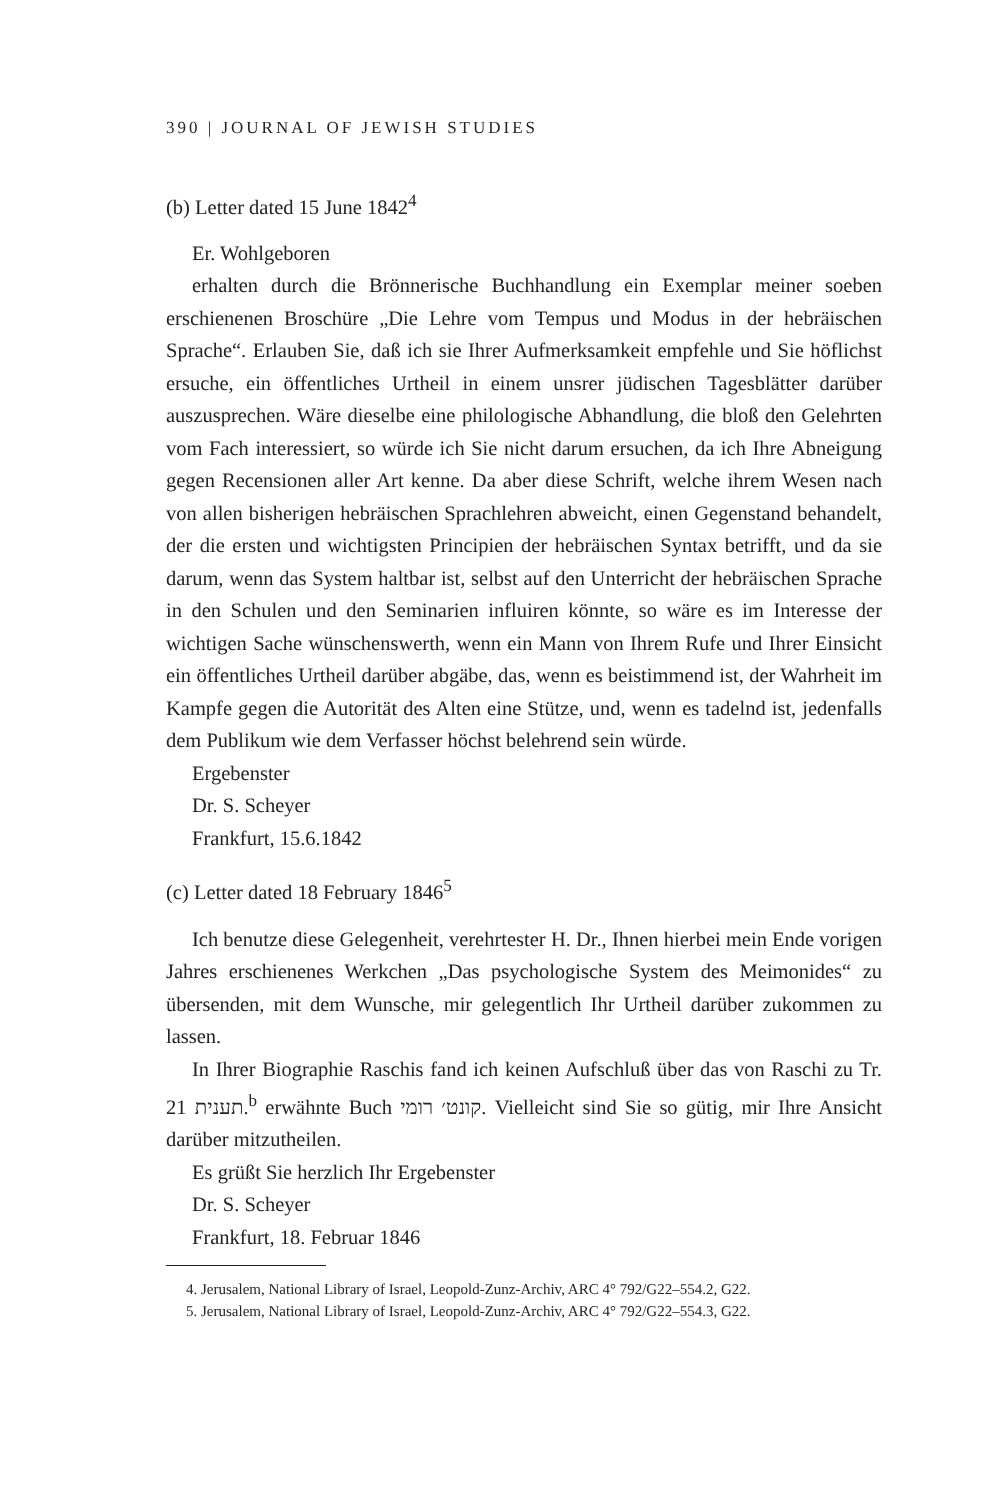390 | JOURNAL OF JEWISH STUDIES
(b) Letter dated 15 June 1842<sup>4</sup>
Er. Wohlgeboren
erhalten durch die Brönnerische Buchhandlung ein Exemplar meiner soeben erschienenen Broschüre „Die Lehre vom Tempus und Modus in der hebräischen Sprache“. Erlauben Sie, daß ich sie Ihrer Aufmerksamkeit empfehle und Sie höflichst ersuche, ein öffentliches Urtheil in einem unsrer jüdischen Tagesblätter darüber auszusprechen. Wäre dieselbe eine philologische Abhandlung, die bloß den Gelehrten vom Fach interessiert, so würde ich Sie nicht darum ersuchen, da ich Ihre Abneigung gegen Recensionen aller Art kenne. Da aber diese Schrift, welche ihrem Wesen nach von allen bisherigen hebräischen Sprachlehren abweicht, einen Gegenstand behandelt, der die ersten und wichtigsten Principien der hebräischen Syntax betrifft, und da sie darum, wenn das System haltbar ist, selbst auf den Unterricht der hebräischen Sprache in den Schulen und den Seminarien influiren könnte, so wäre es im Interesse der wichtigen Sache wünschenswerth, wenn ein Mann von Ihrem Rufe und Ihrer Einsicht ein öffentliches Urtheil darüber abgäbe, das, wenn es beistimmend ist, der Wahrheit im Kampfe gegen die Autorität des Alten eine Stütze, und, wenn es tadelnd ist, jedenfalls dem Publikum wie dem Verfasser höchst belehrend sein würde.
Ergebenster
Dr. S. Scheyer
Frankfurt, 15.6.1842
(c) Letter dated 18 February 1846<sup>5</sup>
Ich benutze diese Gelegenheit, verehrtester H. Dr., Ihnen hierbei mein Ende vorigen Jahres erschienenes Werkchen „Das psychologische System des Meimonides“ zu übersenden, mit dem Wunsche, mir gelegentlich Ihr Urtheil darüber zukommen zu lassen.
In Ihrer Biographie Raschis fand ich keinen Aufschluß über das von Raschi zu Tr. תענית 21.<sup>b</sup> erwähnte Buch קונט׳ רומי. Vielleicht sind Sie so gütig, mir Ihre Ansicht darüber mitzutheilen.
Es grüßt Sie herzlich Ihr Ergebenster
Dr. S. Scheyer
Frankfurt, 18. Februar 1846
4. Jerusalem, National Library of Israel, Leopold-Zunz-Archiv, ARC 4° 792/G22–554.2, G22.
5. Jerusalem, National Library of Israel, Leopold-Zunz-Archiv, ARC 4° 792/G22–554.3, G22.